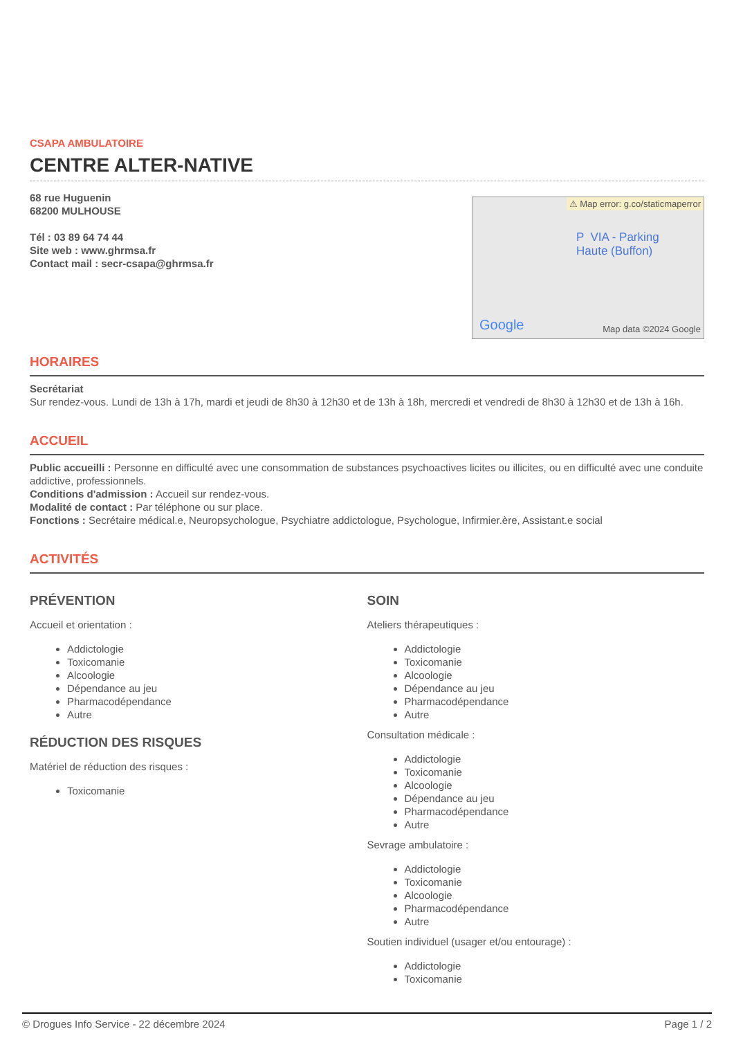CSAPA AMBULATOIRE
CENTRE ALTER-NATIVE
68 rue Huguenin
68200 MULHOUSE
Tél : 03 89 64 74 44
Site web : www.ghrmsa.fr
Contact mail : secr-csapa@ghrmsa.fr
⚠ Map error: g.co/staticmaperror
P VIA - Parking
Haute (Buffon)
Google Map data ©2024 Google
HORAIRES
Secrétariat
Sur rendez-vous. Lundi de 13h à 17h, mardi et jeudi de 8h30 à 12h30 et de 13h à 18h, mercredi et vendredi de 8h30 à 12h30 et de 13h à 16h.
ACCUEIL
Public accueilli : Personne en difficulté avec une consommation de substances psychoactives licites ou illicites, ou en difficulté avec une conduite addictive, professionnels.
Conditions d'admission : Accueil sur rendez-vous.
Modalité de contact : Par téléphone ou sur place.
Fonctions : Secrétaire médical.e, Neuropsychologue, Psychiatre addictologue, Psychologue, Infirmier.ère, Assistant.e social
ACTIVITÉS
PRÉVENTION
Accueil et orientation :
Addictologie
Toxicomanie
Alcoologie
Dépendance au jeu
Pharmacodépendance
Autre
RÉDUCTION DES RISQUES
Matériel de réduction des risques :
Toxicomanie
SOIN
Ateliers thérapeutiques :
Addictologie
Toxicomanie
Alcoologie
Dépendance au jeu
Pharmacodépendance
Autre
Consultation médicale :
Addictologie
Toxicomanie
Alcoologie
Dépendance au jeu
Pharmacodépendance
Autre
Sevrage ambulatoire :
Addictologie
Toxicomanie
Alcoologie
Pharmacodépendance
Autre
Soutien individuel (usager et/ou entourage) :
Addictologie
Toxicomanie
© Drogues Info Service - 22 décembre 2024 Page 1 / 2